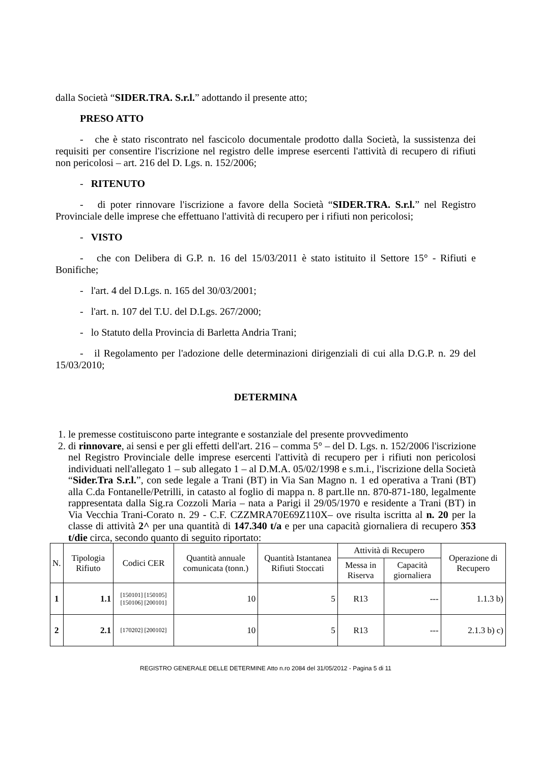dalla Società “SIDER.TRA. S.r.l.” adottando il presente atto;
PRESO ATTO
- che è stato riscontrato nel fascicolo documentale prodotto dalla Società, la sussistenza dei requisiti per consentire l'iscrizione nel registro delle imprese esercenti l'attività di recupero di rifiuti non pericolosi – art. 216 del D. Lgs. n. 152/2006;
- RITENUTO
- di poter rinnovare l'iscrizione a favore della Società “SIDER.TRA. S.r.l.” nel Registro Provinciale delle imprese che effettuano l'attività di recupero per i rifiuti non pericolosi;
- VISTO
- che con Delibera di G.P. n. 16 del 15/03/2011 è stato istituito il Settore 15° - Rifiuti e Bonifiche;
- l'art. 4 del D.Lgs. n. 165 del 30/03/2001;
- l'art. n. 107 del T.U. del D.Lgs. 267/2000;
- lo Statuto della Provincia di Barletta Andria Trani;
- il Regolamento per l'adozione delle determinazioni dirigenziali di cui alla D.G.P. n. 29 del 15/03/2010;
DETERMINA
1. le premesse costituiscono parte integrante e sostanziale del presente provvedimento
2. di rinnovare, ai sensi e per gli effetti dell'art. 216 – comma 5° – del D. Lgs. n. 152/2006 l'iscrizione nel Registro Provinciale delle imprese esercenti l'attività di recupero per i rifiuti non pericolosi individuati nell'allegato 1 – sub allegato 1 – al D.M.A. 05/02/1998 e s.m.i., l'iscrizione della Società “Sider.Tra S.r.l.”, con sede legale a Trani (BT) in Via San Magno n. 1 ed operativa a Trani (BT) alla C.da Fontanelle/Petrilli, in catasto al foglio di mappa n. 8 part.lle nn. 870-871-180, legalmente rappresentata dalla Sig.ra Cozzoli Maria – nata a Parigi il 29/05/1970 e residente a Trani (BT) in Via Vecchia Trani-Corato n. 29 - C.F. CZZMRA70E69Z110X– ove risulta iscritta al n. 20 per la classe di attività 2^ per una quantità di 147.340 t/a e per una capacità giornaliera di recupero 353 t/die circa, secondo quanto di seguito riportato:
| N. | Tipologia Rifiuto | Codici CER | Quantità annuale comunicata (tonn.) | Quantità Istantanea Rifiuti Stoccati | Attività di Recupero | | Operazione di Recupero |
| --- | --- | --- | --- | --- | --- | --- | --- |
| | | | | | Messa in Riserva | Capacità giornaliera | |
| 1 | 1.1 | [150101] [150105] [150106] [200101] | 10 | 5 | R13 | --- | 1.1.3 b) |
| 2 | 2.1 | [170202] [200102] | 10 | 5 | R13 | --- | 2.1.3 b) c) |
REGISTRO GENERALE DELLE DETERMINE Atto n.ro 2084 del 31/05/2012 - Pagina 5 di 11